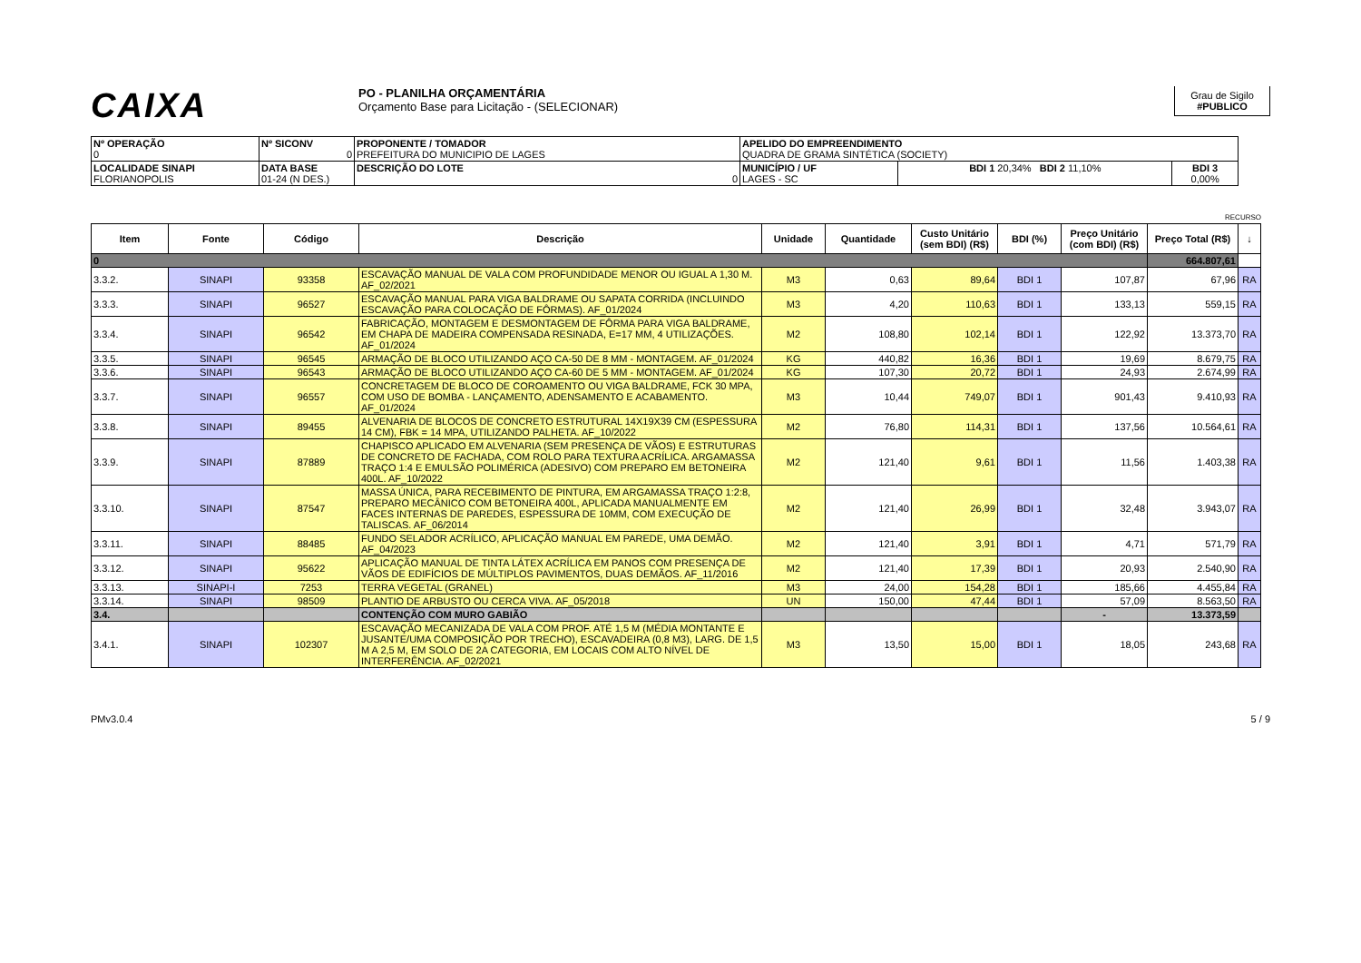CAIXA
PO - PLANILHA ORÇAMENTÁRIA
Orçamento Base para Licitação - (SELECIONAR)
Grau de Sigilo
#PUBLICO
| Nº OPERAÇÃO 0 | Nº SICONV 0 | PROPONENTE / TOMADOR PREFEITURA DO MUNICIPIO DE LAGES | APELIDO DO EMPREENDIMENTO QUADRA DE GRAMA SINTÉTICA (SOCIETY) | | |
| LOCALIDADE SINAPI FLORIANOPOLIS | DATA BASE 01-24 (N DES.) | DESCRIÇÃO DO LOTE 0 | MUNICÍPIO / UF LAGES - SC | BDI 1 20,34% BDI 2 11,10% | BDI 3 0,00% |
RECURSO
| Item | Fonte | Código | Descrição | Unidade | Quantidade | Custo Unitário (sem BDI) (R$) | BDI (%) | Preço Unitário (com BDI) (R$) | Preço Total (R$) | ↓ |
| --- | --- | --- | --- | --- | --- | --- | --- | --- | --- | --- |
| 0 | | | | | | | | | 664.807,61 | |
| 3.3.2. | SINAPI | 93358 | ESCAVAÇÃO MANUAL DE VALA COM PROFUNDIDADE MENOR OU IGUAL A 1,30 M. AF_02/2021 | M3 | 0,63 | 89,64 | BDI 1 | 107,87 | 67,96 | RA |
| 3.3.3. | SINAPI | 96527 | ESCAVAÇÃO MANUAL PARA VIGA BALDRAME OU SAPATA CORRIDA (INCLUINDO ESCAVAÇÃO PARA COLOCAÇÃO DE FÔRMAS). AF_01/2024 | M3 | 4,20 | 110,63 | BDI 1 | 133,13 | 559,15 | RA |
| 3.3.4. | SINAPI | 96542 | FABRICAÇÃO, MONTAGEM E DESMONTAGEM DE FÔRMA PARA VIGA BALDRAME, EM CHAPA DE MADEIRA COMPENSADA RESINADA, E=17 MM, 4 UTILIZAÇÕES. AF_01/2024 | M2 | 108,80 | 102,14 | BDI 1 | 122,92 | 13.373,70 | RA |
| 3.3.5. | SINAPI | 96545 | ARMAÇÃO DE BLOCO UTILIZANDO AÇO CA-50 DE 8 MM - MONTAGEM. AF_01/2024 | KG | 440,82 | 16,36 | BDI 1 | 19,69 | 8.679,75 | RA |
| 3.3.6. | SINAPI | 96543 | ARMAÇÃO DE BLOCO UTILIZANDO AÇO CA-60 DE 5 MM - MONTAGEM. AF_01/2024 | KG | 107,30 | 20,72 | BDI 1 | 24,93 | 2.674,99 | RA |
| 3.3.7. | SINAPI | 96557 | CONCRETAGEM DE BLOCO DE COROAMENTO OU VIGA BALDRAME, FCK 30 MPA, COM USO DE BOMBA - LANÇAMENTO, ADENSAMENTO E ACABAMENTO. AF_01/2024 | M3 | 10,44 | 749,07 | BDI 1 | 901,43 | 9.410,93 | RA |
| 3.3.8. | SINAPI | 89455 | ALVENARIA DE BLOCOS DE CONCRETO ESTRUTURAL 14X19X39 CM (ESPESSURA 14 CM), FBK = 14 MPA, UTILIZANDO PALHETA. AF_10/2022 | M2 | 76,80 | 114,31 | BDI 1 | 137,56 | 10.564,61 | RA |
| 3.3.9. | SINAPI | 87889 | CHAPISCO APLICADO EM ALVENARIA (SEM PRESENÇA DE VÃOS) E ESTRUTURAS DE CONCRETO DE FACHADA, COM ROLO PARA TEXTURA ACRÍLICA. ARGAMASSA TRAÇO 1:4 E EMULSÃO POLIMÉRICA (ADESIVO) COM PREPARO EM BETONEIRA 400L. AF_10/2022 | M2 | 121,40 | 9,61 | BDI 1 | 11,56 | 1.403,38 | RA |
| 3.3.10. | SINAPI | 87547 | MASSA ÚNICA, PARA RECEBIMENTO DE PINTURA, EM ARGAMASSA TRAÇO 1:2:8, PREPARO MECÂNICO COM BETONEIRA 400L, APLICADA MANUALMENTE EM FACES INTERNAS DE PAREDES, ESPESSURA DE 10MM, COM EXECUÇÃO DE TALISCAS. AF_06/2014 | M2 | 121,40 | 26,99 | BDI 1 | 32,48 | 3.943,07 | RA |
| 3.3.11. | SINAPI | 88485 | FUNDO SELADOR ACRÍLICO, APLICAÇÃO MANUAL EM PAREDE, UMA DEMÃO. AF_04/2023 | M2 | 121,40 | 3,91 | BDI 1 | 4,71 | 571,79 | RA |
| 3.3.12. | SINAPI | 95622 | APLICAÇÃO MANUAL DE TINTA LÁTEX ACRÍLICA EM PANOS COM PRESENÇA DE VÃOS DE EDIFÍCIOS DE MÚLTIPLOS PAVIMENTOS, DUAS DEMÃOS. AF_11/2016 | M2 | 121,40 | 17,39 | BDI 1 | 20,93 | 2.540,90 | RA |
| 3.3.13. | SINAPI-I | 7253 | TERRA VEGETAL (GRANEL) | M3 | 24,00 | 154,28 | BDI 1 | 185,66 | 4.455,84 | RA |
| 3.3.14. | SINAPI | 98509 | PLANTIO DE ARBUSTO OU CERCA VIVA. AF_05/2018 | UN | 150,00 | 47,44 | BDI 1 | 57,09 | 8.563,50 | RA |
| 3.4. | | | CONTENÇÃO COM MURO GABIÃO | | | | | - | 13.373,59 | |
| 3.4.1. | SINAPI | 102307 | ESCAVAÇÃO MECANIZADA DE VALA COM PROF. ATÉ 1,5 M (MÉDIA MONTANTE E JUSANTE/UMA COMPOSIÇÃO POR TRECHO), ESCAVADEIRA (0,8 M3), LARG. DE 1,5 M A 2,5 M, EM SOLO DE 2A CATEGORIA, EM LOCAIS COM ALTO NÍVEL DE INTERFERÊNCIA. AF_02/2021 | M3 | 13,50 | 15,00 | BDI 1 | 18,05 | 243,68 | RA |
PMv3.0.4 5 / 9